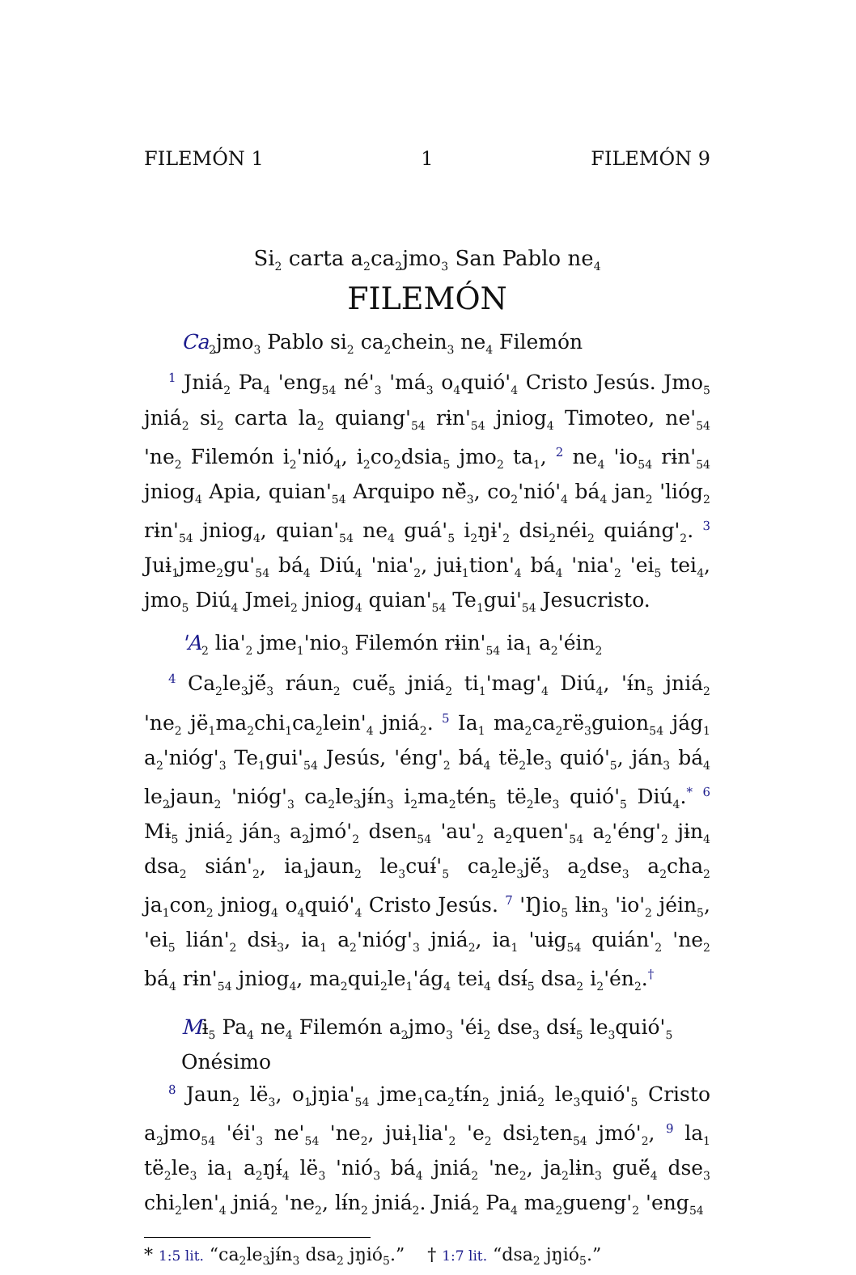FILEMÓN 1 1 FILEMÓN 9
Si<sub>2</sub> carta a<sub>2</sub>ca<sub>2</sub>jmo<sub>3</sub> San Pablo ne<sub>4</sub>
FILEMÓN
Ca<sub>2</sub>jmo<sub>3</sub> Pablo si<sub>2</sub> ca<sub>2</sub>chein<sub>3</sub> ne<sub>4</sub> Filemón
<sup>1</sup> Jniá<sub>2</sub> Pa<sub>4</sub> 'eng<sub>54</sub> né'<sub>3</sub> 'má<sub>3</sub> o<sub>4</sub>quió'<sub>4</sub> Cristo Jesús. Jmo<sub>5</sub> jniá<sub>2</sub> si<sub>2</sub> carta la<sub>2</sub> quiang'<sub>54</sub> rɨn'<sub>54</sub> jniog<sub>4</sub> Timoteo, ne'<sub>54</sub> 'ne<sub>2</sub> Filemón i<sub>2</sub>'nió<sub>4</sub>, i<sub>2</sub>co<sub>2</sub>dsia<sub>5</sub> jmo<sub>2</sub> ta<sub>1</sub>, <sup>2</sup> ne<sub>4</sub> 'io<sub>54</sub> rɨn'<sub>54</sub> jniog<sub>4</sub> Apia, quian'<sub>54</sub> Arquipo ně̈<sub>3</sub>, co<sub>2</sub>'nió'<sub>4</sub> bá<sub>4</sub> jan<sub>2</sub> 'lióg<sub>2</sub> rɨn'<sub>54</sub> jniog<sub>4</sub>, quian'<sub>54</sub> ne<sub>4</sub> guá'<sub>5</sub> i<sub>2</sub>ŋɨ'<sub>2</sub> dsi<sub>2</sub>néi<sub>2</sub> quiáng'<sub>2</sub>. <sup>3</sup> Juɨ<sub>1</sub>jme<sub>2</sub>gu'<sub>54</sub> bá<sub>4</sub> Diú<sub>4</sub> 'nia'<sub>2</sub>, juɨ<sub>1</sub>tion'<sub>4</sub> bá<sub>4</sub> 'nia'<sub>2</sub> 'ei<sub>5</sub> tei<sub>4</sub>, jmo<sub>5</sub> Diú<sub>4</sub> Jmei<sub>2</sub> jniog<sub>4</sub> quian'<sub>54</sub> Te<sub>1</sub>gui'<sub>54</sub> Jesucristo.
'A<sub>2</sub> lia'<sub>2</sub> jme<sub>1</sub>'nio<sub>3</sub> Filemón rɨin'<sub>54</sub> ia<sub>1</sub> a<sub>2</sub>'éin<sub>2</sub>
<sup>4</sup> Ca<sub>2</sub>le<sub>3</sub>jë́<sub>3</sub> ráun<sub>2</sub> cuë́<sub>5</sub> jniá<sub>2</sub> ti<sub>1</sub>'mag'<sub>4</sub> Diú<sub>4</sub>, 'ɨ́n<sub>5</sub> jniá<sub>2</sub> 'ne<sub>2</sub> jë<sub>1</sub>ma<sub>2</sub>chi<sub>1</sub>ca<sub>2</sub>lein'<sub>4</sub> jniá<sub>2</sub>. <sup>5</sup> Ia<sub>1</sub> ma<sub>2</sub>ca<sub>2</sub>rë<sub>3</sub>guion<sub>54</sub> jág<sub>1</sub> a<sub>2</sub>'nióg'<sub>3</sub> Te<sub>1</sub>gui'<sub>54</sub> Jesús, 'éng'<sub>2</sub> bá<sub>4</sub> të<sub>2</sub>le<sub>3</sub> quió'<sub>5</sub>, ján<sub>3</sub> bá<sub>4</sub> le<sub>2</sub>jaun<sub>2</sub> 'nióg'<sub>3</sub> ca<sub>2</sub>le<sub>3</sub>jɨ́n<sub>3</sub> i<sub>2</sub>ma<sub>2</sub>tén<sub>5</sub> të<sub>2</sub>le<sub>3</sub> quió'<sub>5</sub> Diú<sub>4</sub>.<sup>*</sup> <sup>6</sup> Mɨ<sub>5</sub> jniá<sub>2</sub> ján<sub>3</sub> a<sub>2</sub>jmó'<sub>2</sub> dsen<sub>54</sub> 'au'<sub>2</sub> a<sub>2</sub>quen'<sub>54</sub> a<sub>2</sub>'éng'<sub>2</sub> jɨn<sub>4</sub> dsa<sub>2</sub> sián'<sub>2</sub>, ia<sub>1</sub>jaun<sub>2</sub> le<sub>3</sub>cuɨ́'<sub>5</sub> ca<sub>2</sub>le<sub>3</sub>jë́<sub>3</sub> a<sub>2</sub>dse<sub>3</sub> a<sub>2</sub>cha<sub>2</sub> ja<sub>1</sub>con<sub>2</sub> jniog<sub>4</sub> o<sub>4</sub>quió'<sub>4</sub> Cristo Jesús. <sup>7</sup> 'Ŋio<sub>5</sub> lɨn<sub>3</sub> 'io'<sub>2</sub> jéin<sub>5</sub>, 'ei<sub>5</sub> lián'<sub>2</sub> dsɨ<sub>3</sub>, ia<sub>1</sub> a<sub>2</sub>'nióg'<sub>3</sub> jniá<sub>2</sub>, ia<sub>1</sub> 'uɨg<sub>54</sub> quián'<sub>2</sub> 'ne<sub>2</sub> bá<sub>4</sub> rɨn'<sub>54</sub> jniog<sub>4</sub>, ma<sub>2</sub>qui<sub>2</sub>le<sub>1</sub>'ág<sub>4</sub> tei<sub>4</sub> dsɨ́<sub>5</sub> dsa<sub>2</sub> i<sub>2</sub>'én<sub>2</sub>.<sup>†</sup>
Mɨ<sub>5</sub> Pa<sub>4</sub> ne<sub>4</sub> Filemón a<sub>2</sub>jmo<sub>3</sub> 'éi<sub>2</sub> dse<sub>3</sub> dsɨ́<sub>5</sub> le<sub>3</sub>quió'<sub>5</sub> Onésimo
<sup>8</sup> Jaun<sub>2</sub> lë<sub>3</sub>, o<sub>1</sub>jŋia'<sub>54</sub> jme<sub>1</sub>ca<sub>2</sub>tɨ́n<sub>2</sub> jniá<sub>2</sub> le<sub>3</sub>quió'<sub>5</sub> Cristo a<sub>2</sub>jmo<sub>54</sub> 'éi'<sub>3</sub> ne'<sub>54</sub> 'ne<sub>2</sub>, juɨ<sub>1</sub>lia'<sub>2</sub> 'e<sub>2</sub> dsi<sub>2</sub>ten<sub>54</sub> jmó'<sub>2</sub>, <sup>9</sup> la<sub>1</sub> të<sub>2</sub>le<sub>3</sub> ia<sub>1</sub> a<sub>2</sub>ŋɨ́<sub>4</sub> lë<sub>3</sub> 'nió<sub>3</sub> bá<sub>4</sub> jniá<sub>2</sub> 'ne<sub>2</sub>, ja<sub>2</sub>lɨn<sub>3</sub> guë́<sub>4</sub> dse<sub>3</sub> chi<sub>2</sub>len'<sub>4</sub> jniá<sub>2</sub> 'ne<sub>2</sub>, lɨ́n<sub>2</sub> jniá<sub>2</sub>. Jniá<sub>2</sub> Pa<sub>4</sub> ma<sub>2</sub>gueng'<sub>2</sub> 'eng<sub>54</sub>
* 1:5 lit. “ca<sub>2</sub>le<sub>3</sub>jɨ́n<sub>3</sub> dsa<sub>2</sub> jŋió<sub>5</sub>.” † 1:7 lit. “dsa<sub>2</sub> jŋió<sub>5</sub>.”